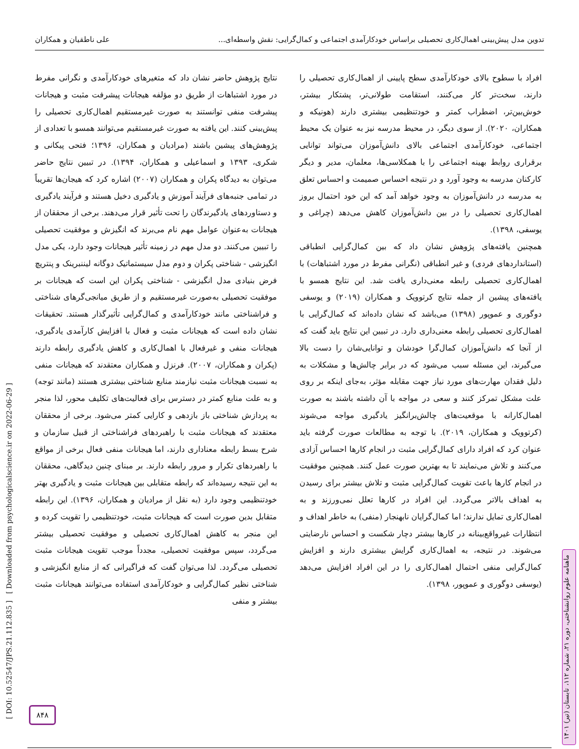تدوین مدل پیش‌بینی اهمال‌کاری تحصیلی براساس خودکارآمدی اجتماعی و کمال‌گرایی: نقش واسطه‌ای... علی ناطقیان و همکاران
افراد با سطوح بالای خودکارآمدی سطح پایینی از اهمال‌کاری تحصیلی را دارند، سخت‌تر کار می‌کنند، استقامت طولانی‌تر، پشتکار بیشتر، خوش‌بین‌تر، اضطراب کمتر و خودتنظیمی بیشتری دارند (هونیکه و همکاران، ۲۰۲۰). از سوی دیگر، در محیط مدرسه نیز به عنوان یک محیط اجتماعی، خودکارآمدی اجتماعی بالای دانش‌آموزان می‌تواند توانایی برقراری روابط بهینه اجتماعی را با همکلاسی‌ها، معلمان، مدیر و دیگر کارکنان مدرسه به وجود آورد و در نتیجه احساس صمیمت و احساس تعلق به مدرسه در دانش‌آموزان به وجود خواهد آمد که این خود احتمال بروز اهمال‌کاری تحصیلی را در بین دانش‌آموزان کاهش می‌دهد (چراغی و یوسفی، ۱۳۹۸).
همچنین یافته‌های پژوهش نشان داد که بین کمال‌گرایی انطباقی (استانداردهای فردی) و غیر انطباقی (نگرانی مفرط در مورد اشتباهات) با اهمال‌کاری تحصیلی رابطه معنی‌داری یافت شد. این نتایج همسو با یافته‌های پیشین از جمله نتایج کرتوویک و همکاران (۲۰۱۹) و یوسفی دوگوری و عموپور (۱۳۹۸) می‌باشد که نشان داده‌اند که کمال‌گرایی با اهمال‌کاری تحصیلی رابطه معنی‌داری دارد. در تبیین این نتایج باید گفت که از آنجا که دانش‌آموزان کمال‌گرا خودشان و توانایی‌شان را دست بالا می‌گیرند، این مسئله سبب می‌شود که در برابر چالش‌ها و مشکلات به دلیل فقدان مهارت‌های مورد نیاز جهت مقابله مؤثر، به‌جای اینکه بر روی علت مشکل تمرکز کنند و سعی در مواجه با آن داشته باشند به صورت اهمال‌کارانه با موقعیت‌های چالش‌برانگیز یادگیری مواجه می‌شوند (کرتوویک و همکاران، ۲۰۱۹). با توجه به مطالعات صورت گرفته باید عنوان کرد که افراد دارای کمال‌گرایی مثبت در انجام کارها احساس آزادی می‌کنند و تلاش می‌نمایند تا به بهترین صورت عمل کنند. همچنین موفقیت در انجام کارها باعث تقویت کمال‌گرایی مثبت و تلاش بیشتر برای رسیدن به اهداف بالاتر می‌گردد. این افراد در کارها تعلل نمی‌ورزند و به اهمال‌کاری تمایل ندارند؛ اما کمال‌گرایان نابهنجار (منفی) به خاطر اهداف و انتظارات غیرواقع‌بینانه در کارها بیشتر دچار شکست و احساس نارضایتی می‌شوند. در نتیجه، به اهمال‌کاری گرایش بیشتری دارند و افزایش کمال‌گرایی منفی احتمال اهمال‌کاری را در این افراد افزایش می‌دهد (یوسفی دوگوری و عموپور، ۱۳۹۸).
نتایج پژوهش حاضر نشان داد که متغیرهای خودکارآمدی و نگرانی مفرط در مورد اشتباهات از طریق دو مؤلفه هیجانات پیشرفت مثبت و هیجانات پیشرفت منفی توانستند به صورت غیرمستقیم اهمال‌کاری تحصیلی را پیش‌بینی کنند. این یافته به صورت غیرمستقیم می‌توانند همسو با تعدادی از پژوهش‌های پیشین باشند (مرادیان و همکاران، ۱۳۹۶؛ فتحی پیکانی و شکری، ۱۳۹۳ و اسماعیلی و همکاران، ۱۳۹۴). در تبیین نتایج حاضر می‌توان به دیدگاه پکران و همکاران (۲۰۰۷) اشاره کرد که هیجان‌ها تقریباً در تمامی جنبه‌های فرآیند آموزش و یادگیری دخیل هستند و فرآیند یادگیری و دستاوردهای یادگیرندگان را تحت تأثیر قرار می‌دهند. برخی از محققان از هیجانات به‌عنوان عوامل مهم نام می‌برند که انگیزش و موفقیت تحصیلی را تبیین می‌کنند. دو مدل مهم در زمینه تأثیر هیجانات وجود دارد، یکی مدل انگیزشی - شناختی پکران و دوم مدل سیستماتیک دوگانه لیننبرینک و پنتریچ فرض بنیادی مدل انگیزشی - شناختی پکران این است که هیجانات بر موفقیت تحصیلی به‌صورت غیرمستقیم و از طریق میانجی‌گرهای شناختی و فراشناختی مانند خودکارآمدی و کمال‌گرایی تأثیرگذار هستند. تحقیقات نشان داده است که هیجانات مثبت و فعال با افزایش کارآمدی یادگیری، هیجانات منفی و غیرفعال با اهمال‌کاری و کاهش یادگیری رابطه دارند (پکران و همکاران، ۲۰۰۷). فرنزل و همکاران معتقدند که هیجانات منفی به نسبت هیجانات مثبت نیازمند منابع شناختی بیشتری هستند (مانند توجه) و به علت منابع کمتر در دسترس برای فعالیت‌های تکلیف محور، لذا منجر به پردازش شناختی باز بازدهی و کارایی کمتر می‌شود. برخی از محققان معتقدند که هیجانات مثبت با راهبردهای فراشناختی از قبیل سازمان و شرح بسط رابطه معناداری دارند، اما هیجانات منفی فعال برخی از مواقع با راهبردهای تکرار و مرور رابطه دارند. بر مبنای چنین دیدگاهی، محققان به این نتیجه رسیده‌اند که رابطه متقابلی بین هیجانات مثبت و یادگیری بهتر خودتنظیمی وجود دارد (به نقل از مرادیان و همکاران، ۱۳۹۶). این رابطه متقابل بدین صورت است که هیجانات مثبت، خودتنظیمی را تقویت کرده و این منجر به کاهش اهمال‌کاری تحصیلی و موفقیت تحصیلی بیشتر می‌گردد، سپس موفقیت تحصیلی، مجدداً موجب تقویت هیجانات مثبت تحصیلی می‌گردد. لذا می‌توان گفت که فراگیرانی که از منابع انگیزشی و شناختی نظیر کمال‌گرایی و خودکارآمدی استفاده می‌توانند هیجانات مثبت بیشتر و منفی
[ DOI: 10.52547/JPS.21.112.835 ] [ Downloaded from psychologicalscience.ir on 2022-06-29 ]
ماهنامه علوم روانشناختی، دوره ۲۱، شماره ۱۱۲، تابستان (تیر) ۱۴۰۱
۸۴۸